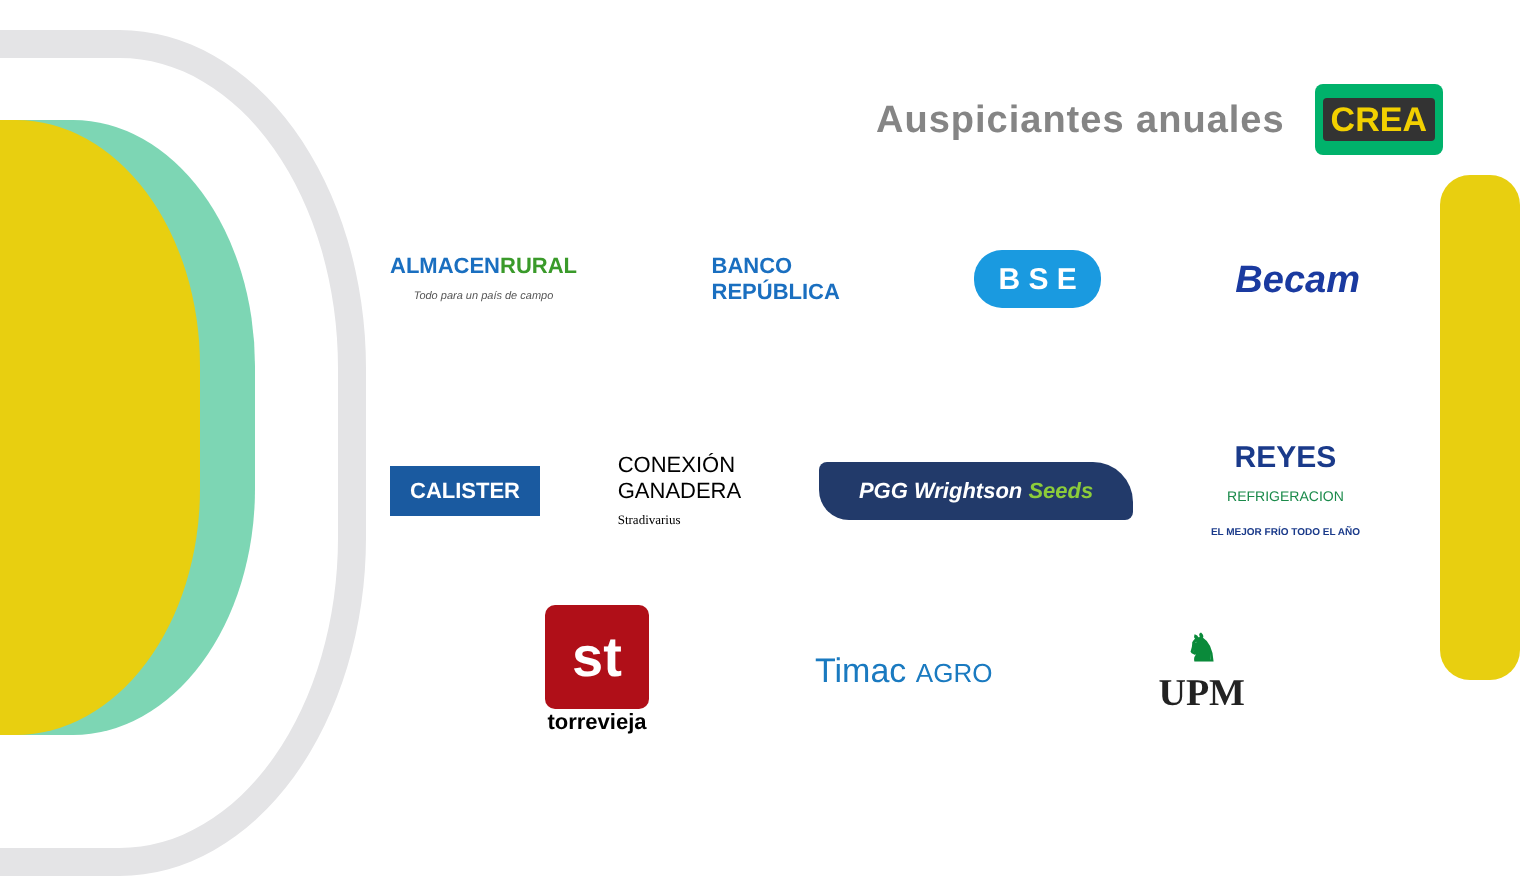Auspiciantes anuales
CREA
ALMACEN RURAL
Todo para un país de campo
BANCO
REPÚBLICA
B S E
Becam
CALISTER
CONEXIÓN
GANADERA
Stradivarius
PGG Wrightson Seeds
REYES
REFRIGERACION
EL MEJOR FRÍO TODO EL AÑO
st
torrevieja
Timac AGRO
♞
UPM